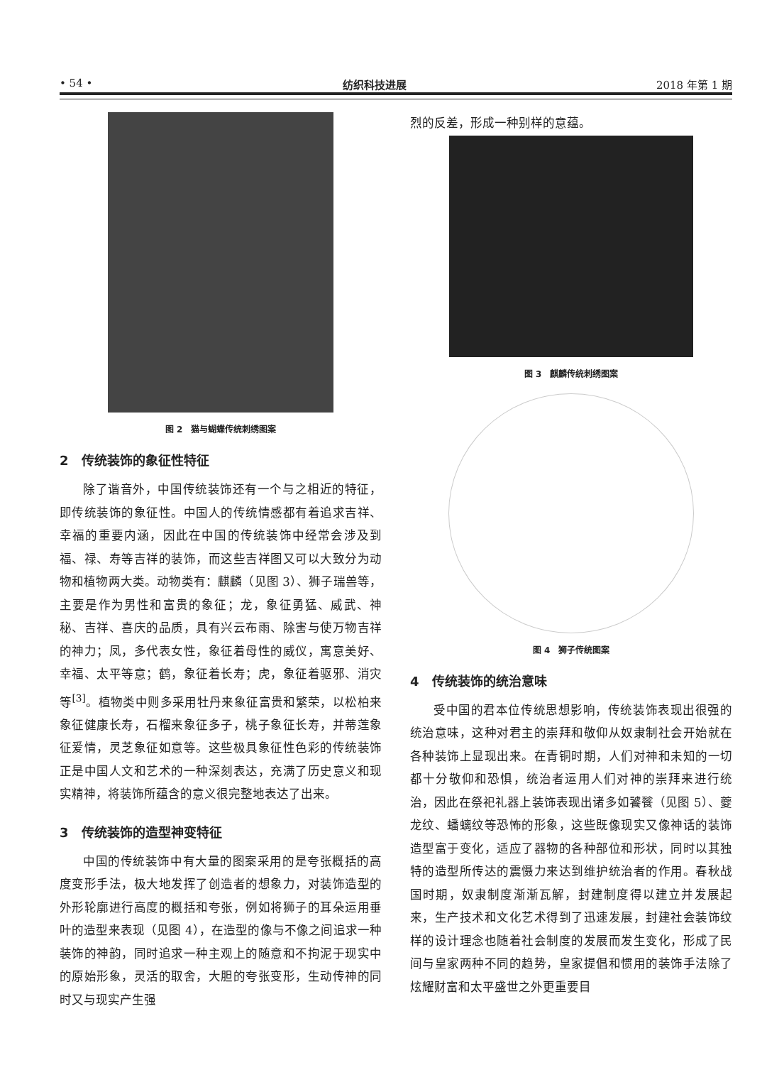• 54 • 纺织科技进展 2018 年第 1 期
图 2　猫与蝴蝶传统刺绣图案
2　传统装饰的象征性特征
除了谐音外，中国传统装饰还有一个与之相近的特征，即传统装饰的象征性。中国人的传统情感都有着追求吉祥、幸福的重要内涵，因此在中国的传统装饰中经常会涉及到福、禄、寿等吉祥的装饰，而这些吉祥图又可以大致分为动物和植物两大类。动物类有：麒麟（见图 3）、狮子瑞兽等，主要是作为男性和富贵的象征；龙，象征勇猛、威武、神秘、吉祥、喜庆的品质，具有兴云布雨、除害与使万物吉祥的神力；凤，多代表女性，象征着母性的威仪，寓意美好、幸福、太平等意；鹤，象征着长寿；虎，象征着驱邪、消灾等<sup>[3]</sup>。植物类中则多采用牡丹来象征富贵和繁荣，以松柏来象征健康长寿，石榴来象征多子，桃子象征长寿，并蒂莲象征爱情，灵芝象征如意等。这些极具象征性色彩的传统装饰正是中国人文和艺术的一种深刻表达，充满了历史意义和现实精神，将装饰所蕴含的意义很完整地表达了出来。
3　传统装饰的造型神变特征
中国的传统装饰中有大量的图案采用的是夸张概括的高度变形手法，极大地发挥了创造者的想象力，对装饰造型的外形轮廓进行高度的概括和夸张，例如将狮子的耳朵运用垂叶的造型来表现（见图 4），在造型的像与不像之间追求一种装饰的神韵，同时追求一种主观上的随意和不拘泥于现实中的原始形象，灵活的取舍，大胆的夸张变形，生动传神的同时又与现实产生强
烈的反差，形成一种别样的意蕴。
图 3　麒麟传统刺绣图案
图 4　狮子传统图案
4　传统装饰的统治意味
受中国的君本位传统思想影响，传统装饰表现出很强的统治意味，这种对君主的崇拜和敬仰从奴隶制社会开始就在各种装饰上显现出来。在青铜时期，人们对神和未知的一切都十分敬仰和恐惧，统治者运用人们对神的崇拜来进行统治，因此在祭祀礼器上装饰表现出诸多如饕餮（见图 5）、夔龙纹、蟠螭纹等恐怖的形象，这些既像现实又像神话的装饰造型富于变化，适应了器物的各种部位和形状，同时以其独特的造型所传达的震慑力来达到维护统治者的作用。春秋战国时期，奴隶制度渐渐瓦解，封建制度得以建立并发展起来，生产技术和文化艺术得到了迅速发展，封建社会装饰纹样的设计理念也随着社会制度的发展而发生变化，形成了民间与皇家两种不同的趋势，皇家提倡和惯用的装饰手法除了炫耀财富和太平盛世之外更重要目